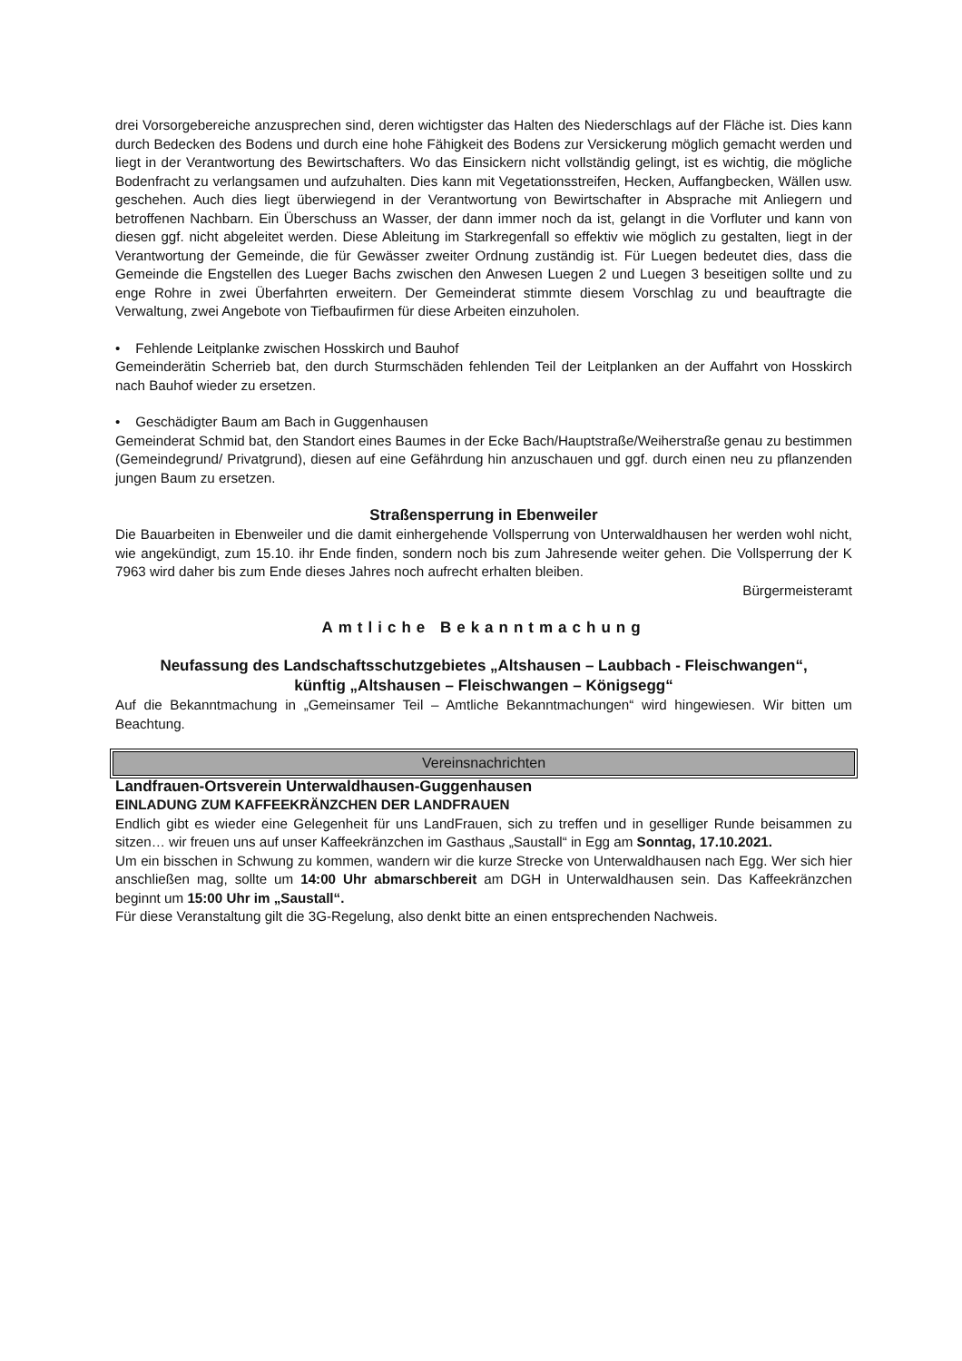drei Vorsorgebereiche anzusprechen sind, deren wichtigster das Halten des Niederschlags auf der Fläche ist. Dies kann durch Bedecken des Bodens und durch eine hohe Fähigkeit des Bodens zur Versickerung möglich gemacht werden und liegt in der Verantwortung des Bewirtschafters. Wo das Einsickern nicht vollständig gelingt, ist es wichtig, die mögliche Bodenfracht zu verlangsamen und aufzuhalten. Dies kann mit Vegetationsstreifen, Hecken, Auffangbecken, Wällen usw. geschehen. Auch dies liegt überwiegend in der Verantwortung von Bewirtschafter in Absprache mit Anliegern und betroffenen Nachbarn. Ein Überschuss an Wasser, der dann immer noch da ist, gelangt in die Vorfluter und kann von diesen ggf. nicht abgeleitet werden. Diese Ableitung im Starkregenfall so effektiv wie möglich zu gestalten, liegt in der Verantwortung der Gemeinde, die für Gewässer zweiter Ordnung zuständig ist. Für Luegen bedeutet dies, dass die Gemeinde die Engstellen des Lueger Bachs zwischen den Anwesen Luegen 2 und Luegen 3 beseitigen sollte und zu enge Rohre in zwei Überfahrten erweitern. Der Gemeinderat stimmte diesem Vorschlag zu und beauftragte die Verwaltung, zwei Angebote von Tiefbaufirmen für diese Arbeiten einzuholen.
• Fehlende Leitplanke zwischen Hosskirch und Bauhof
Gemeinderätin Scherrieb bat, den durch Sturmschäden fehlenden Teil der Leitplanken an der Auffahrt von Hosskirch nach Bauhof wieder zu ersetzen.
• Geschädigter Baum am Bach in Guggenhausen
Gemeinderat Schmid bat, den Standort eines Baumes in der Ecke Bach/Hauptstraße/Weiherstraße genau zu bestimmen (Gemeindegrund/ Privatgrund), diesen auf eine Gefährdung hin anzuschauen und ggf. durch einen neu zu pflanzenden jungen Baum zu ersetzen.
Straßensperrung in Ebenweiler
Die Bauarbeiten in Ebenweiler und die damit einhergehende Vollsperrung von Unterwaldhausen her werden wohl nicht, wie angekündigt, zum 15.10. ihr Ende finden, sondern noch bis zum Jahresende weiter gehen. Die Vollsperrung der K 7963 wird daher bis zum Ende dieses Jahres noch aufrecht erhalten bleiben.
Bürgermeisteramt
Amtliche Bekanntmachung
Neufassung des Landschaftsschutzgebietes „Altshausen – Laubbach - Fleischwangen“,
künftig „Altshausen – Fleischwangen – Königsegg“
Auf die Bekanntmachung in „Gemeinsamer Teil – Amtliche Bekanntmachungen“ wird hingewiesen. Wir bitten um Beachtung.
Vereinsnachrichten
Landfrauen-Ortsverein Unterwaldhausen-Guggenhausen
EINLADUNG ZUM KAFFEEKRÄNZCHEN DER LANDFRAUEN
Endlich gibt es wieder eine Gelegenheit für uns LandFrauen, sich zu treffen und in geselliger Runde beisammen zu sitzen… wir freuen uns auf unser Kaffeekränzchen im Gasthaus „Saustall“ in Egg am Sonntag, 17.10.2021.
Um ein bisschen in Schwung zu kommen, wandern wir die kurze Strecke von Unterwaldhausen nach Egg. Wer sich hier anschließen mag, sollte um 14:00 Uhr abmarschbereit am DGH in Unterwaldhausen sein. Das Kaffeekränzchen beginnt um 15:00 Uhr im „Saustall“.
Für diese Veranstaltung gilt die 3G-Regelung, also denkt bitte an einen entsprechenden Nachweis.